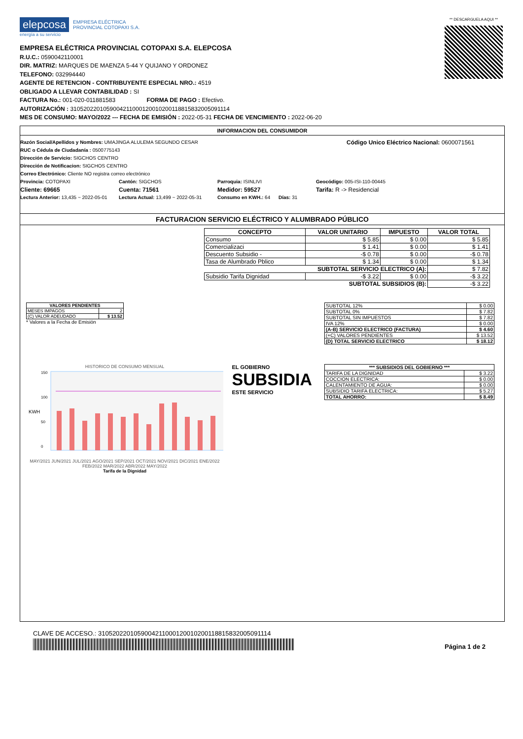elepcosa EMPRESA ELÉCTRICA
PROVINCIAL COTOPAXI S.A.
energía a su servicio
EMPRESA ELÉCTRICA PROVINCIAL COTOPAXI S.A. ELEPCOSA
R.U.C.: 0590042110001
DIR. MATRIZ: MARQUES DE MAENZA 5-44 Y QUIJANO Y ORDONEZ
TELEFONO: 032994440
AGENTE DE RETENCION - CONTRIBUYENTE ESPECIAL NRO.: 4519
OBLIGADO A LLEVAR CONTABILIDAD : SI
FACTURA No.: 001-020-011881583 FORMA DE PAGO : Efectivo.
AUTORIZACIÓN : 3105202201059004211000120010200118815832005091114
MES DE CONSUMO: MAYO/2022 --- FECHA DE EMISIÓN : 2022-05-31 FECHA DE VENCIMIENTO : 2022-06-20
** DESCARGUELA AQUI **
INFORMACION DEL CONSUMIDOR
Código Unico Eléctrico Nacional: 0600071561
Razón Social/Apellidos y Nombres: UMAJINGA ALULEMA SEGUNDO CESAR
RUC o Cédula de Ciudadanía : 0500775143
Dirección de Servicio: SIGCHOS CENTRO
Dirección de Notificacion: SIGCHOS CENTRO
Correo Electrónico: Cliente NO registra correo electrónico
Provincia: COTOPAXI Cantón: SIGCHOS Parroquia: ISINLIVI Geocódigo: 005-ISI-110-00445
Cliente: 69665 Cuenta: 71561 Medidor: 59527 Tarifa: R -> Residencial
Lectura Anterior: 13,435 ~ 2022-05-01 Lectura Actual: 13,499 ~ 2022-05-31 Consumo en KWH.: 64 Días: 31
FACTURACION SERVICIO ELÉCTRICO Y ALUMBRADO PÚBLICO
| CONCEPTO | VALOR UNITARIO | IMPUESTO | VALOR TOTAL |
| --- | --- | --- | --- |
| Consumo | $ 5.85 | $ 0.00 | $ 5.85 |
| Comercializaci | $ 1.41 | $ 0.00 | $ 1.41 |
| Descuento Subsidio - | -$ 0.78 | $ 0.00 | -$ 0.78 |
| Tasa de Alumbrado Pblico | $ 1.34 | $ 0.00 | $ 1.34 |
| SUBTOTAL SERVICIO ELECTRICO (A): | | | $ 7.82 |
| Subsidio Tarifa Dignidad | -$ 3.22 | $ 0.00 | -$ 3.22 |
| SUBTOTAL SUBSIDIOS (B): | | | -$ 3.22 |
| VALORES PENDIENTES | |
| --- | --- |
| MESES IMPAGOS | 2 |
| (C) VALOR ADEUDADO | $ 13.52 |
* Valores a la Fecha de Emisión
| SUBTOTAL 12% | $ 0.00 |
| SUBTOTAL 0% | $ 7.82 |
| SUBTOTAL SIN IMPUESTOS | $ 7.82 |
| IVA 12% | $ 0.00 |
| (A-B) SERVICIO ELECTRICO (FACTURA) | $ 4.60 |
| (+C) VALORES PENDIENTES | $ 13.52 |
| (D) TOTAL SERVICIO ELECTRICO | $ 18.12 |
HISTORICO DE CONSUMO MENSUAL
KWH
150
100
50
0
MAY/2021 JUN/2021 JUL/2021 AGO/2021 SEP/2021 OCT/2021 NOV/2021 DIC/2021 ENE/2022 FEB/2022 MAR/2022 ABR/2022 MAY/2022
Tarifa de la Dignidad
EL GOBIERNO
SUBSIDIA
ESTE SERVICIO
| *** SUBSIDIOS DEL GOBIERNO *** | |
| --- | --- |
| TARIFA DE LA DIGNIDAD | $ 3.22 |
| COCCION ELECTRICA: | $ 0.00 |
| CALENTAMIENTO DE AGUA: | $ 0.00 |
| SUBSIDIO TARIFA ELECTRICA: | $ 5.27 |
| TOTAL AHORRO: | $ 8.49 |
CLAVE DE ACCESO.: 3105202201059004211000120010200118815832005091114
Página 1 de 2